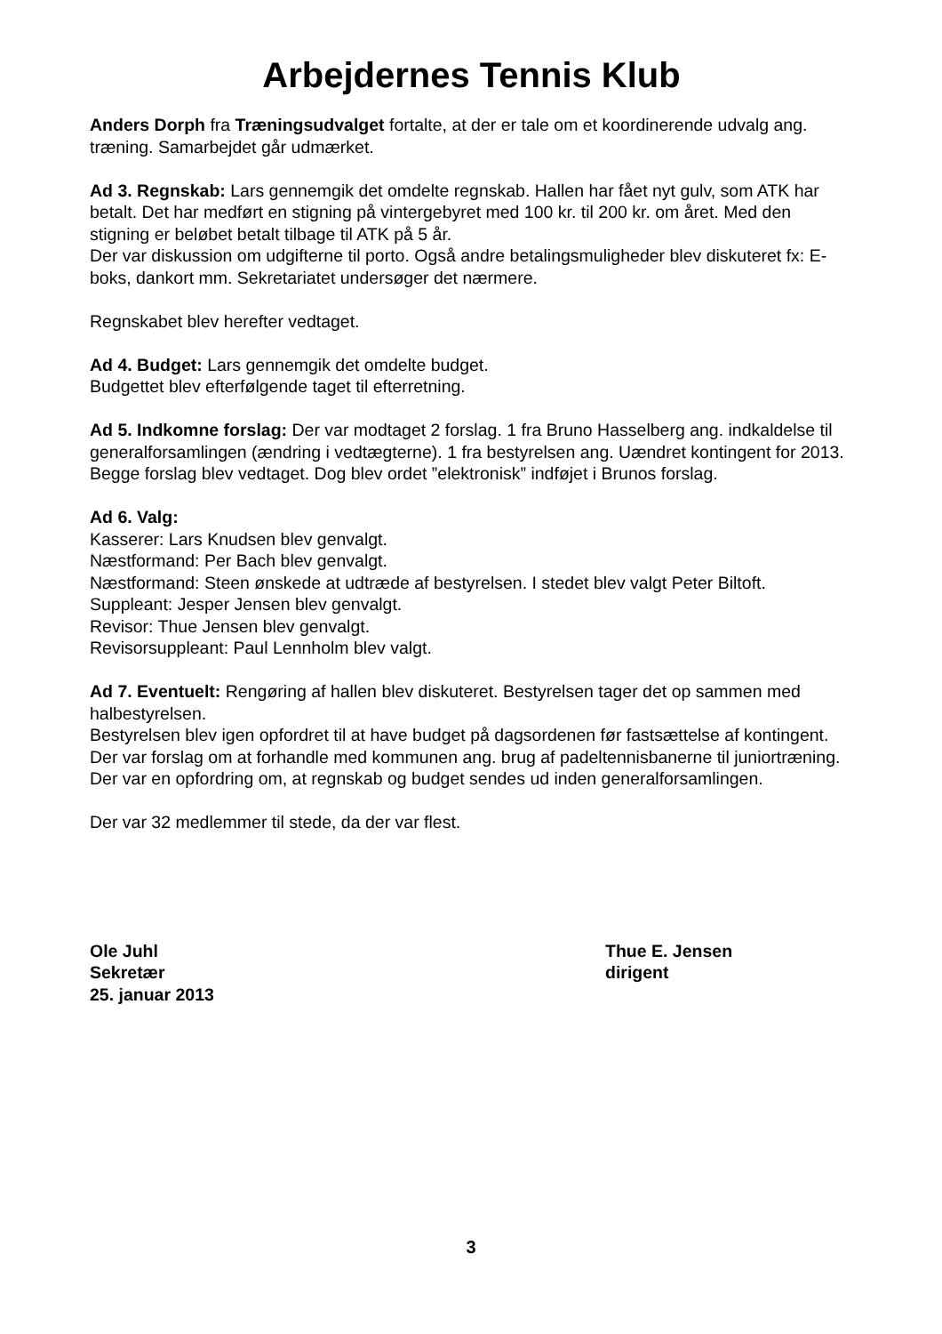Arbejdernes Tennis Klub
Anders Dorph fra Træningsudvalget fortalte, at der er tale om et koordinerende udvalg ang. træning. Samarbejdet går udmærket.
Ad 3. Regnskab: Lars gennemgik det omdelte regnskab. Hallen har fået nyt gulv, som ATK har betalt. Det har medført en stigning på vintergebyret med 100 kr. til 200 kr. om året. Med den stigning er beløbet betalt tilbage til ATK på 5 år.
Der var diskussion om udgifterne til porto. Også andre betalingsmuligheder blev diskuteret fx: E-boks, dankort mm. Sekretariatet undersøger det nærmere.
Regnskabet blev herefter vedtaget.
Ad 4. Budget: Lars gennemgik det omdelte budget.
Budgettet blev efterfølgende taget til efterretning.
Ad 5. Indkomne forslag: Der var modtaget 2 forslag. 1 fra Bruno Hasselberg ang. indkaldelse til generalforsamlingen (ændring i vedtægterne). 1 fra bestyrelsen ang. Uændret kontingent for 2013.
Begge forslag blev vedtaget. Dog blev ordet ”elektronisk” indføjet i Brunos forslag.
Ad 6. Valg:
Kasserer: Lars Knudsen blev genvalgt.
Næstformand: Per Bach blev genvalgt.
Næstformand: Steen ønskede at udtræde af bestyrelsen. I stedet blev valgt Peter Biltoft.
Suppleant: Jesper Jensen blev genvalgt.
Revisor: Thue Jensen blev genvalgt.
Revisorsuppleant: Paul Lennholm blev valgt.
Ad 7. Eventuelt: Rengøring af hallen blev diskuteret. Bestyrelsen tager det op sammen med halbestyrelsen.
Bestyrelsen blev igen opfordret til at have budget på dagsordenen før fastsættelse af kontingent.
Der var forslag om at forhandle med kommunen ang. brug af padeltennisbanerne til juniortræning.
Der var en opfordring om, at regnskab og budget sendes ud inden generalforsamlingen.
Der var 32 medlemmer til stede, da der var flest.
Ole Juhl
Sekretær
25. januar 2013
Thue E. Jensen
dirigent
3